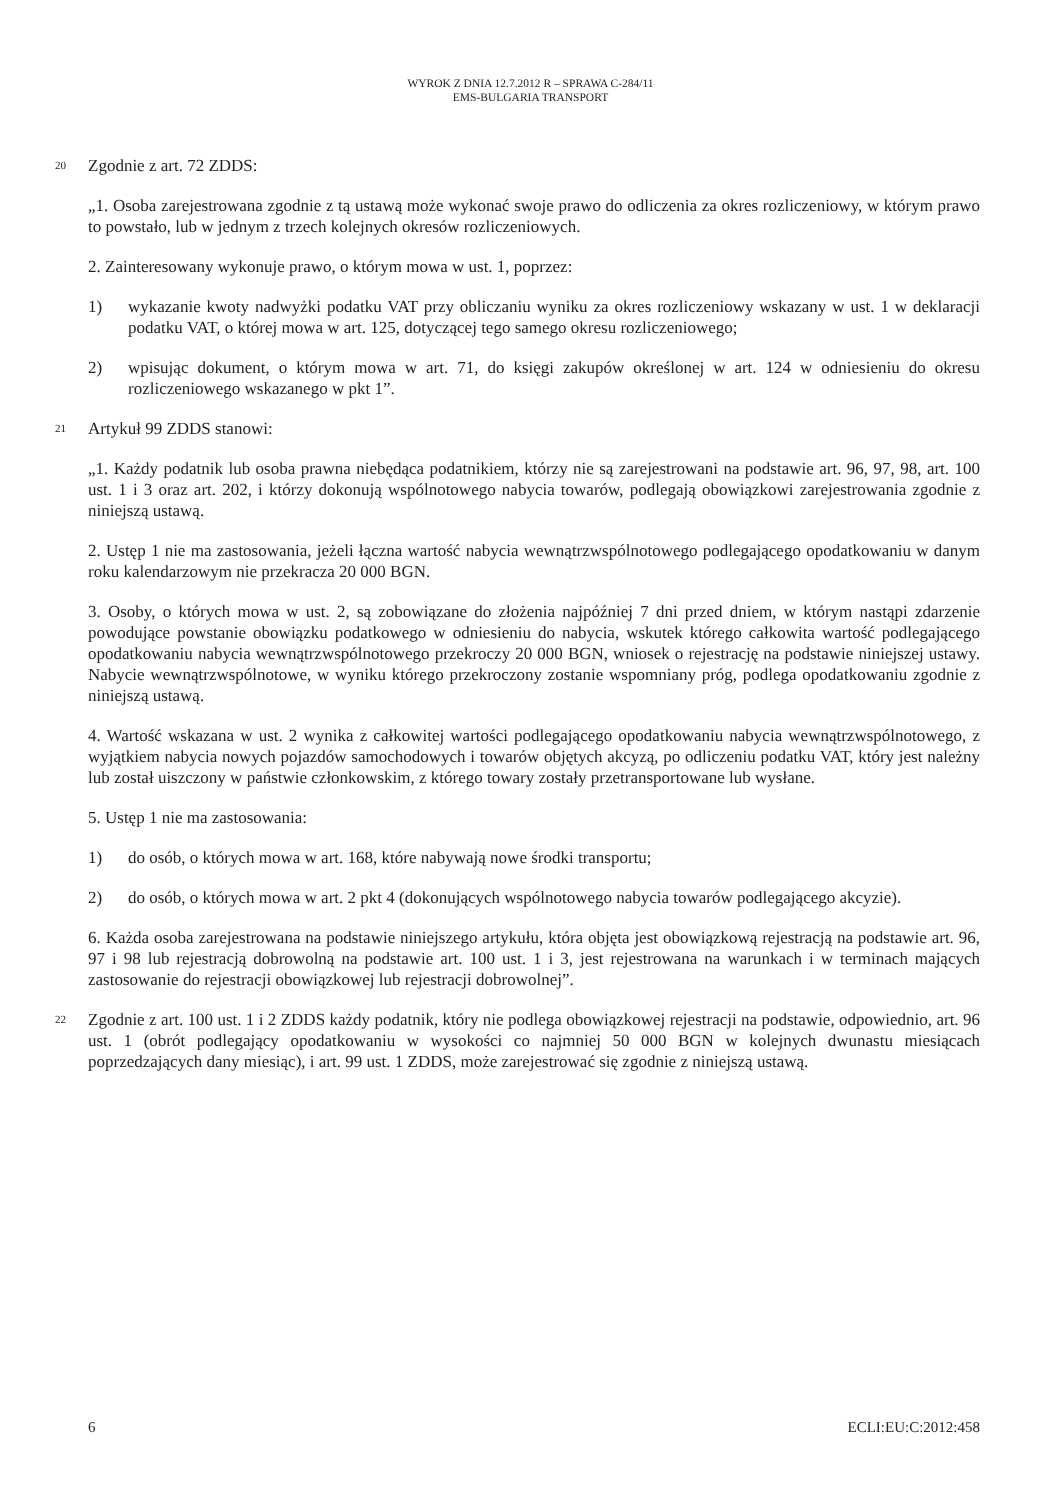WYROK Z DNIA 12.7.2012 R – SPRAWA C-284/11
EMS-BULGARIA TRANSPORT
20 Zgodnie z art. 72 ZDDS:
„1. Osoba zarejestrowana zgodnie z tą ustawą może wykonać swoje prawo do odliczenia za okres rozliczeniowy, w którym prawo to powstało, lub w jednym z trzech kolejnych okresów rozliczeniowych.
2. Zainteresowany wykonuje prawo, o którym mowa w ust. 1, poprzez:
1) wykazanie kwoty nadwyżki podatku VAT przy obliczaniu wyniku za okres rozliczeniowy wskazany w ust. 1 w deklaracji podatku VAT, o której mowa w art. 125, dotyczącej tego samego okresu rozliczeniowego;
2) wpisując dokument, o którym mowa w art. 71, do księgi zakupów określonej w art. 124 w odniesieniu do okresu rozliczeniowego wskazanego w pkt 1”.
21 Artykuł 99 ZDDS stanowi:
„1. Każdy podatnik lub osoba prawna niebędąca podatnikiem, którzy nie są zarejestrowani na podstawie art. 96, 97, 98, art. 100 ust. 1 i 3 oraz art. 202, i którzy dokonują wspólnotowego nabycia towarów, podlegają obowiązkowi zarejestrowania zgodnie z niniejszą ustawą.
2. Ustęp 1 nie ma zastosowania, jeżeli łączna wartość nabycia wewnątrzwspólnotowego podlegającego opodatkowaniu w danym roku kalendarzowym nie przekracza 20 000 BGN.
3. Osoby, o których mowa w ust. 2, są zobowiązane do złożenia najpóźniej 7 dni przed dniem, w którym nastąpi zdarzenie powodujące powstanie obowiązku podatkowego w odniesieniu do nabycia, wskutek którego całkowita wartość podlegającego opodatkowaniu nabycia wewnątrzwspólnotowego przekroczy 20 000 BGN, wniosek o rejestrację na podstawie niniejszej ustawy. Nabycie wewnątrzwspólnotowe, w wyniku którego przekroczony zostanie wspomniany próg, podlega opodatkowaniu zgodnie z niniejszą ustawą.
4. Wartość wskazana w ust. 2 wynika z całkowitej wartości podlegającego opodatkowaniu nabycia wewnątrzwspólnotowego, z wyjątkiem nabycia nowych pojazdów samochodowych i towarów objętych akcyzą, po odliczeniu podatku VAT, który jest należny lub został uiszczony w państwie członkowskim, z którego towary zostały przetransportowane lub wysłane.
5. Ustęp 1 nie ma zastosowania:
1) do osób, o których mowa w art. 168, które nabywają nowe środki transportu;
2) do osób, o których mowa w art. 2 pkt 4 (dokonujących wspólnotowego nabycia towarów podlegającego akcyzie).
6. Każda osoba zarejestrowana na podstawie niniejszego artykułu, która objęta jest obowiązkową rejestracją na podstawie art. 96, 97 i 98 lub rejestracją dobrowolną na podstawie art. 100 ust. 1 i 3, jest rejestrowana na warunkach i w terminach mających zastosowanie do rejestracji obowiązkowej lub rejestracji dobrowolnej”.
22 Zgodnie z art. 100 ust. 1 i 2 ZDDS każdy podatnik, który nie podlega obowiązkowej rejestracji na podstawie, odpowiednio, art. 96 ust. 1 (obrót podlegający opodatkowaniu w wysokości co najmniej 50 000 BGN w kolejnych dwunastu miesiącach poprzedzających dany miesiąc), i art. 99 ust. 1 ZDDS, może zarejestrować się zgodnie z niniejszą ustawą.
6 ECLI:EU:C:2012:458